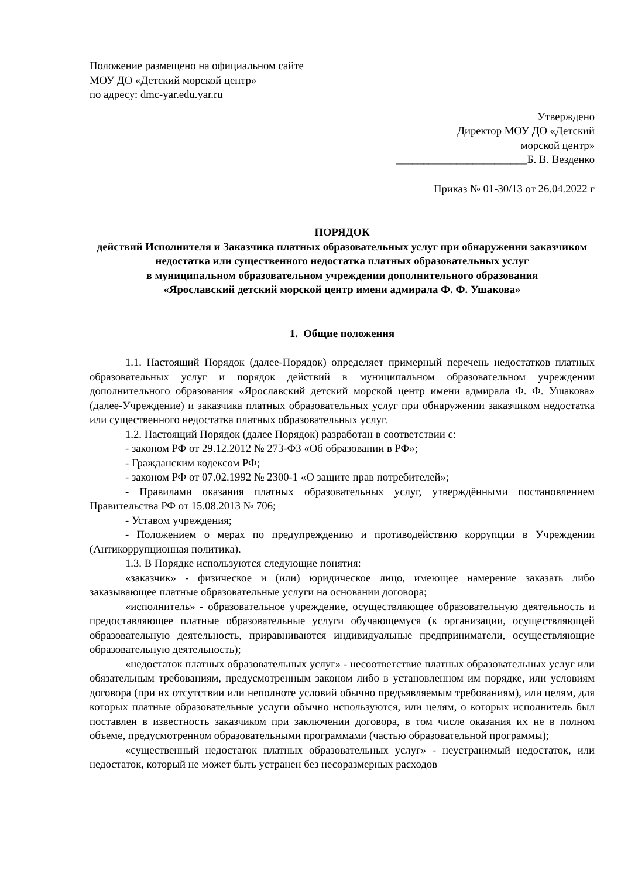Положение размещено на официальном сайте
МОУ ДО «Детский морской центр»
по адресу: dmc-yar.edu.yar.ru
Утверждено
Директор МОУ ДО «Детский
морской центр»
________________________Б. В. Везденко
Приказ № 01-30/13 от 26.04.2022 г
ПОРЯДОК
действий Исполнителя и Заказчика платных образовательных услуг при обнаружении заказчиком недостатка или существенного недостатка платных образовательных услуг
в муниципальном образовательном учреждении дополнительного образования
«Ярославский детский морской центр имени адмирала Ф. Ф. Ушакова»
1. Общие положения
1.1. Настоящий Порядок (далее-Порядок) определяет примерный перечень недостатков платных образовательных услуг и порядок действий в муниципальном образовательном учреждении дополнительного образования «Ярославский детский морской центр имени адмирала Ф. Ф. Ушакова» (далее-Учреждение) и заказчика платных образовательных услуг при обнаружении заказчиком недостатка или существенного недостатка платных образовательных услуг.
1.2. Настоящий Порядок (далее Порядок) разработан в соответствии с:
- законом РФ от 29.12.2012 № 273-ФЗ «Об образовании в РФ»;
- Гражданским кодексом РФ;
- законом РФ от 07.02.1992 № 2300-1 «О защите прав потребителей»;
- Правилами оказания платных образовательных услуг, утверждёнными постановлением Правительства РФ от 15.08.2013 № 706;
- Уставом учреждения;
- Положением о мерах по предупреждению и противодействию коррупции в Учреждении (Антикоррупционная политика).
1.3. В Порядке используются следующие понятия:
«заказчик» - физическое и (или) юридическое лицо, имеющее намерение заказать либо заказывающее платные образовательные услуги на основании договора;
«исполнитель» - образовательное учреждение, осуществляющее образовательную деятельность и предоставляющее платные образовательные услуги обучающемуся (к организации, осуществляющей образовательную деятельность, приравниваются индивидуальные предприниматели, осуществляющие образовательную деятельность);
«недостаток платных образовательных услуг» - несоответствие платных образовательных услуг или обязательным требованиям, предусмотренным законом либо в установленном им порядке, или условиям договора (при их отсутствии или неполноте условий обычно предъявляемым требованиям), или целям, для которых платные образовательные услуги обычно используются, или целям, о которых исполнитель был поставлен в известность заказчиком при заключении договора, в том числе оказания их не в полном объеме, предусмотренном образовательными программами (частью образовательной программы);
«существенный недостаток платных образовательных услуг» - неустранимый недостаток, или недостаток, который не может быть устранен без несоразмерных расходов